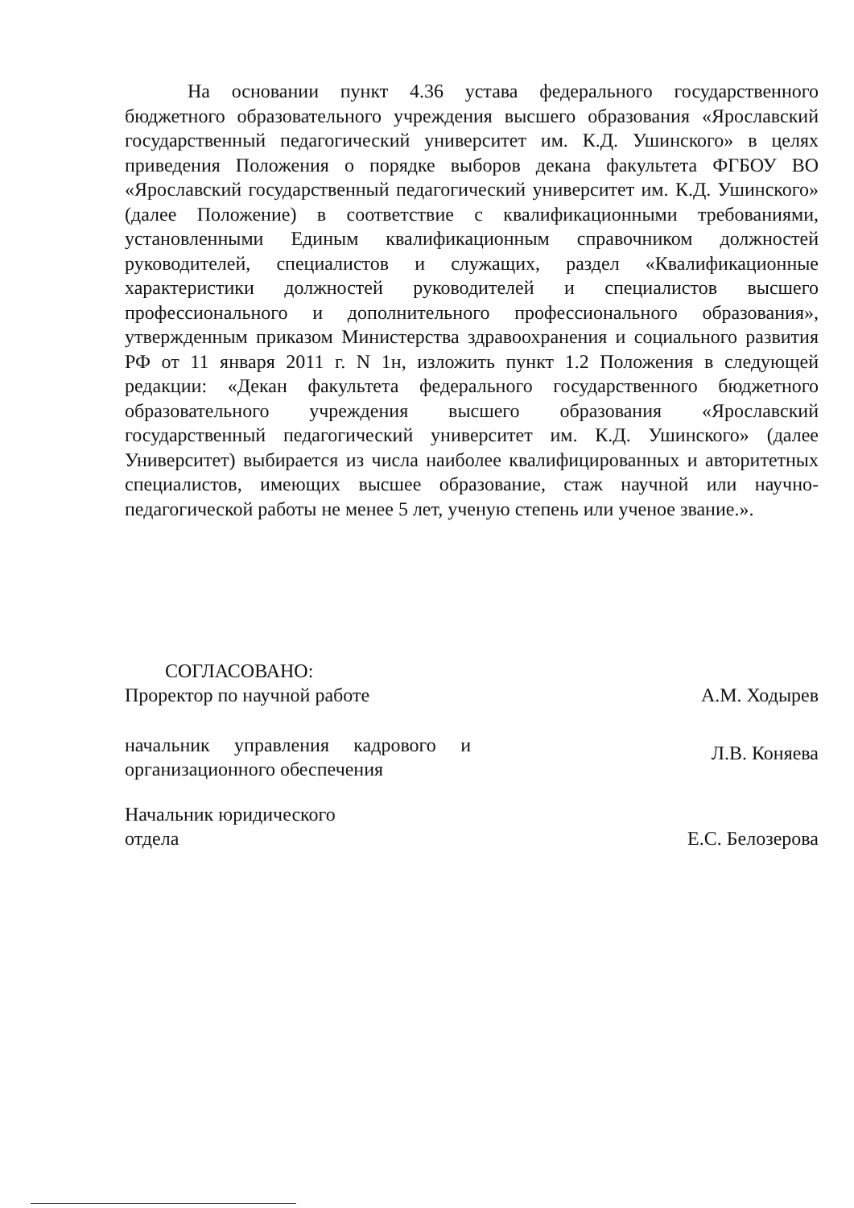На основании пункт 4.36 устава федерального государственного бюджетного образовательного учреждения высшего образования «Ярославский государственный педагогический университет им. К.Д. Ушинского» в целях приведения Положения о порядке выборов декана факультета ФГБОУ ВО «Ярославский государственный педагогический университет им. К.Д. Ушинского» (далее Положение) в соответствие с квалификационными требованиями, установленными Единым квалификационным справочником должностей руководителей, специалистов и служащих, раздел «Квалификационные характеристики должностей руководителей и специалистов высшего профессионального и дополнительного профессионального образования», утвержденным приказом Министерства здравоохранения и социального развития РФ от 11 января 2011 г. N 1н, изложить пункт 1.2 Положения в следующей редакции: «Декан факультета федерального государственного бюджетного образовательного учреждения высшего образования «Ярославский государственный педагогический университет им. К.Д. Ушинского» (далее Университет) выбирается из числа наиболее квалифицированных и авторитетных специалистов, имеющих высшее образование, стаж научной или научно-педагогической работы не менее 5 лет, ученую степень или ученое звание.».
СОГЛАСОВАНО:
Проректор по научной работе А.М. Ходырев
начальник управления кадрового и организационного обеспечения
Л.В. Коняева
Начальник юридического
отдела
Е.С. Белозерова